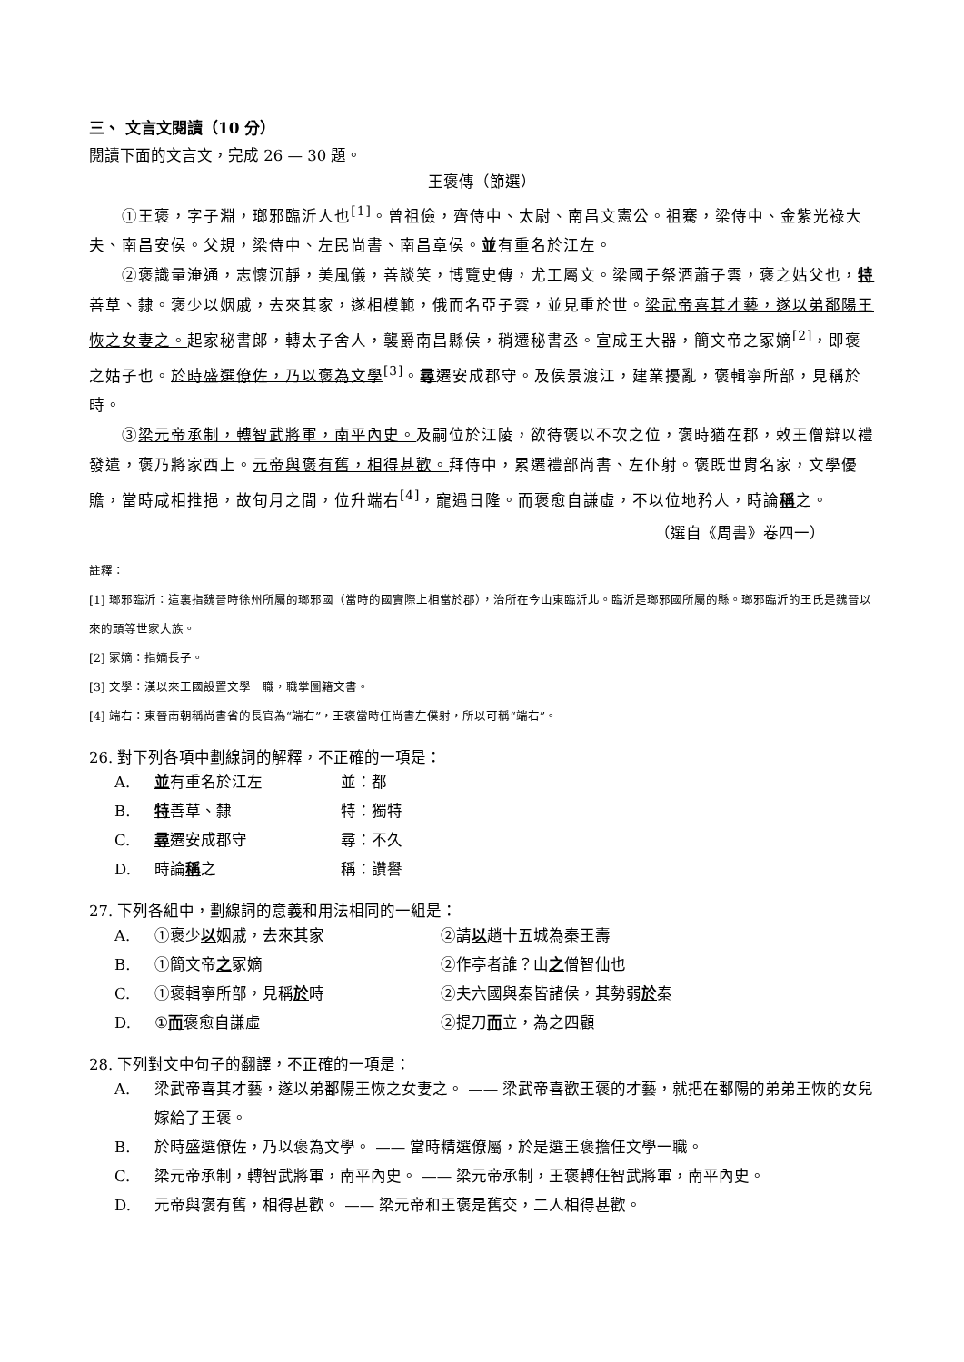三、 文言文閱讀（10 分）
閱讀下面的文言文，完成 26 — 30 題。
王褒傳（節選）
①王褒，字子淵，瑯邪臨沂人也<sup>[1]</sup>。曾祖儉，齊侍中、太尉、南昌文憲公。祖騫，梁侍中、金紫光祿大夫、南昌安侯。父規，梁侍中、左民尚書、南昌章侯。並有重名於江左。
②褒識量淹通，志懷沉靜，美風儀，善談笑，博覽史傳，尤工屬文。梁國子祭酒蕭子雲，褒之姑父也，特善草、隸。褒少以姻戚，去來其家，遂相模範，俄而名亞子雲，並見重於世。梁武帝喜其才藝，遂以弟鄱陽王恢之女妻之。起家秘書郎，轉太子舍人，襲爵南昌縣侯，稍遷秘書丞。宣成王大器，簡文帝之冢嫡<sup>[2]</sup>，即褒之姑子也。於時盛選僚佐，乃以褒為文學<sup>[3]</sup>。尋遷安成郡守。及侯景渡江，建業擾亂，褒輯寧所部，見稱於時。
③梁元帝承制，轉智武將軍，南平內史。及嗣位於江陵，欲待褒以不次之位，褒時猶在郡，敕王僧辯以禮發遣，褒乃將家西上。元帝與褒有舊，相得甚歡。拜侍中，累遷禮部尚書、左仆射。褒既世胄名家，文學優贍，當時咸相推挹，故旬月之間，位升端右<sup>[4]</sup>，寵遇日隆。而褒愈自謙虛，不以位地矜人，時論稱之。
（選自《周書》卷四一）
註釋：
[1] 瑯邪臨沂：這裏指魏晉時徐州所屬的瑯邪國（當時的國實際上相當於郡），治所在今山東臨沂北。臨沂是瑯邪國所屬的縣。瑯邪臨沂的王氏是魏晉以來的頭等世家大族。
[2] 冢嫡：指嫡長子。
[3] 文學：漢以來王國設置文學一職，職掌圖籍文書。
[4] 端右：東晉南朝稱尚書省的長官為“端右”，王褒當時任尚書左僕射，所以可稱“端右”。
26. 對下列各項中劃線詞的解釋，不正確的一項是：
A. 並有重名於江左 並：都
B. 特善草、隸 特：獨特
C. 尋遷安成郡守 尋：不久
D. 時論稱之 稱：讚譽
27. 下列各組中，劃線詞的意義和用法相同的一組是：
A. ①褒少以姻戚，去來其家 ②請以趙十五城為秦王壽
B. ①簡文帝之冢嫡 ②作亭者誰？山之僧智仙也
C. ①褒輯寧所部，見稱於時 ②夫六國與秦皆諸侯，其勢弱於秦
D. ①而褒愈自謙虛 ②提刀而立，為之四顧
28. 下列對文中句子的翻譯，不正確的一項是：
A. 梁武帝喜其才藝，遂以弟鄱陽王恢之女妻之。 —— 梁武帝喜歡王褒的才藝，就把在鄱陽的弟弟王恢的女兒嫁給了王褒。
B. 於時盛選僚佐，乃以褒為文學。 —— 當時精選僚屬，於是選王褒擔任文學一職。
C. 梁元帝承制，轉智武將軍，南平內史。 —— 梁元帝承制，王褒轉任智武將軍，南平內史。
D. 元帝與褒有舊，相得甚歡。 —— 梁元帝和王褒是舊交，二人相得甚歡。